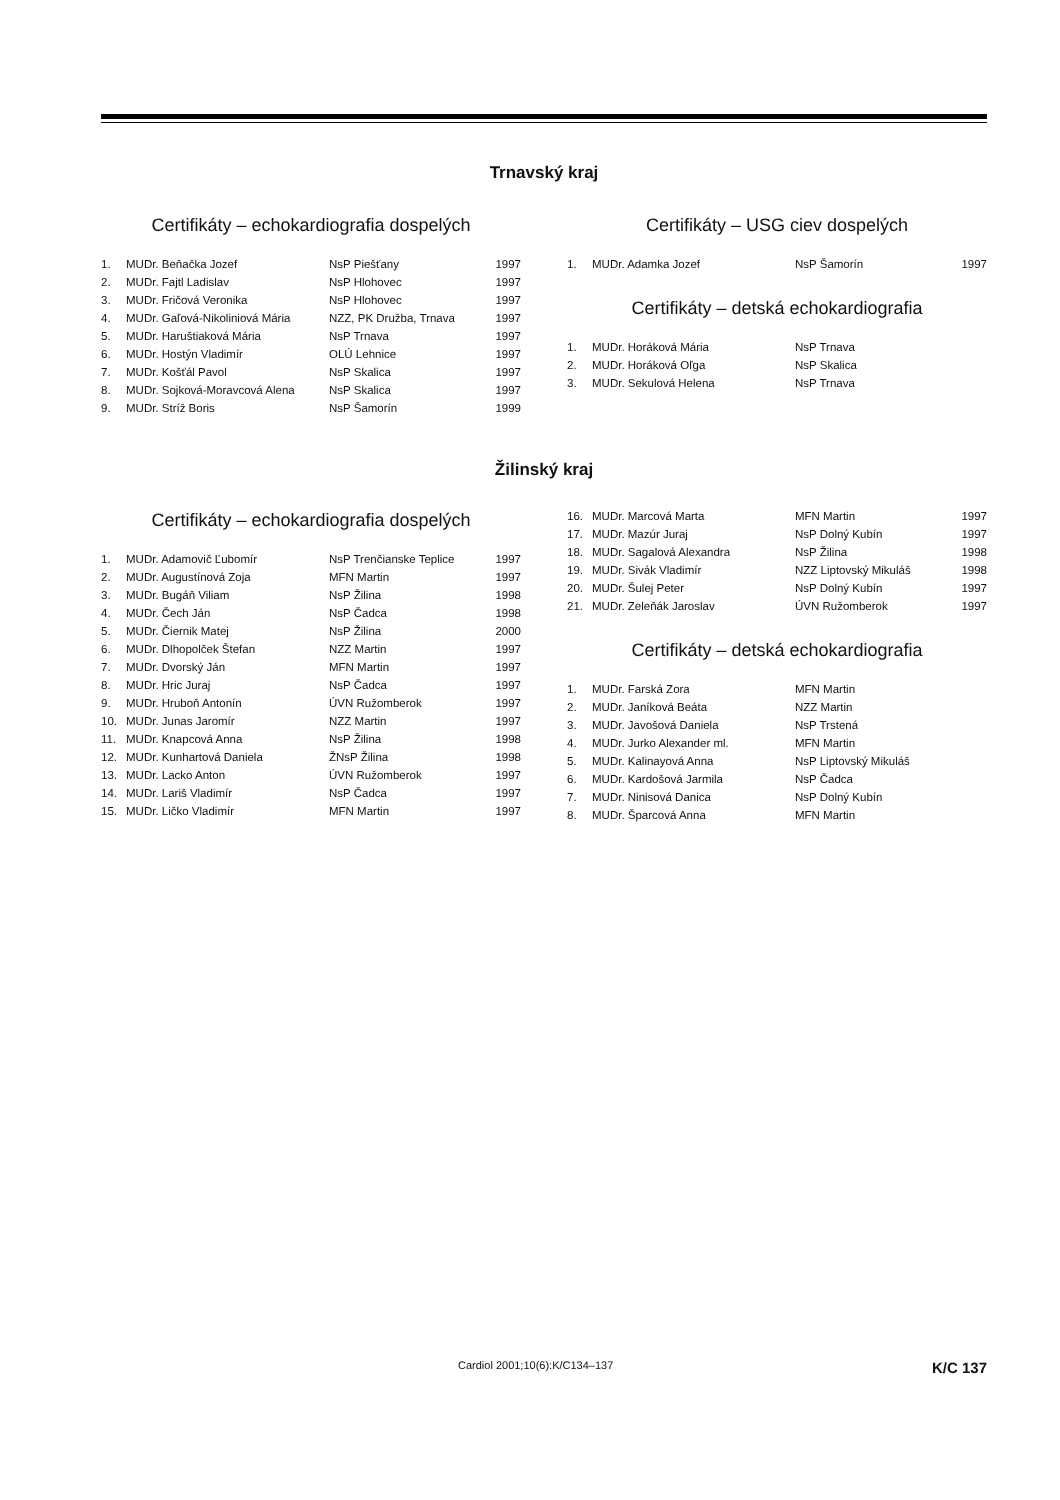Trnavský kraj
Certifikáty – echokardiografia dospelých
| 1. | MUDr. Beňačka Jozef | NsP Piešťany | 1997 |
| 2. | MUDr. Fajtl Ladislav | NsP Hlohovec | 1997 |
| 3. | MUDr. Fričová Veronika | NsP Hlohovec | 1997 |
| 4. | MUDr. Gaľová-Nikoliniová Mária | NZZ, PK Družba, Trnava | 1997 |
| 5. | MUDr. Haruštiaková Mária | NsP Trnava | 1997 |
| 6. | MUDr. Hostýn Vladimír | OLÚ Lehnice | 1997 |
| 7. | MUDr. Košťál Pavol | NsP Skalica | 1997 |
| 8. | MUDr. Sojková-Moravcová Alena | NsP Skalica | 1997 |
| 9. | MUDr. Stríž Boris | NsP Šamorín | 1999 |
Certifikáty – USG ciev dospelých
| 1. | MUDr. Adamka Jozef | NsP Šamorín | 1997 |
Certifikáty – detská echokardiografia
| 1. | MUDr. Horáková Mária | NsP Trnava |
| 2. | MUDr. Horáková Oľga | NsP Skalica |
| 3. | MUDr. Sekulová Helena | NsP Trnava |
Žilinský kraj
Certifikáty – echokardiografia dospelých
| 1. | MUDr. Adamovič Ľubomír | NsP Trenčianske Teplice | 1997 |
| 2. | MUDr. Augustínová Zoja | MFN Martin | 1997 |
| 3. | MUDr. Bugáň Viliam | NsP Žilina | 1998 |
| 4. | MUDr. Čech Ján | NsP Čadca | 1998 |
| 5. | MUDr. Čiernik Matej | NsP Žilina | 2000 |
| 6. | MUDr. Dlhopolček Štefan | NZZ Martin | 1997 |
| 7. | MUDr. Dvorský Ján | MFN Martin | 1997 |
| 8. | MUDr. Hric Juraj | NsP Čadca | 1997 |
| 9. | MUDr. Hruboň Antonín | ÚVN Ružomberok | 1997 |
| 10. | MUDr. Junas Jaromír | NZZ Martin | 1997 |
| 11. | MUDr. Knapcová Anna | NsP Žilina | 1998 |
| 12. | MUDr. Kunhartová Daniela | ŽNsP Žilina | 1998 |
| 13. | MUDr. Lacko Anton | ÚVN Ružomberok | 1997 |
| 14. | MUDr. Lariš Vladimír | NsP Čadca | 1997 |
| 15. | MUDr. Ličko Vladimír | MFN Martin | 1997 |
| 16. | MUDr. Marcová Marta | MFN Martin | 1997 |
| 17. | MUDr. Mazúr Juraj | NsP Dolný Kubín | 1997 |
| 18. | MUDr. Sagalová Alexandra | NsP Žilina | 1998 |
| 19. | MUDr. Sivák Vladimír | NZZ Liptovský Mikuláš | 1998 |
| 20. | MUDr. Šulej Peter | NsP Dolný Kubín | 1997 |
| 21. | MUDr. Zeleňák Jaroslav | ÚVN Ružomberok | 1997 |
Certifikáty – detská echokardiografia
| 1. | MUDr. Farská Zora | MFN Martin |
| 2. | MUDr. Janíková Beáta | NZZ Martin |
| 3. | MUDr. Javošová Daniela | NsP Trstená |
| 4. | MUDr. Jurko Alexander ml. | MFN Martin |
| 5. | MUDr. Kalinayová Anna | NsP Liptovský Mikuláš |
| 6. | MUDr. Kardošová Jarmila | NsP Čadca |
| 7. | MUDr. Ninisová Danica | NsP Dolný Kubín |
| 8. | MUDr. Šparcová Anna | MFN Martin |
Cardiol 2001;10(6):K/C134–137 K/C 137